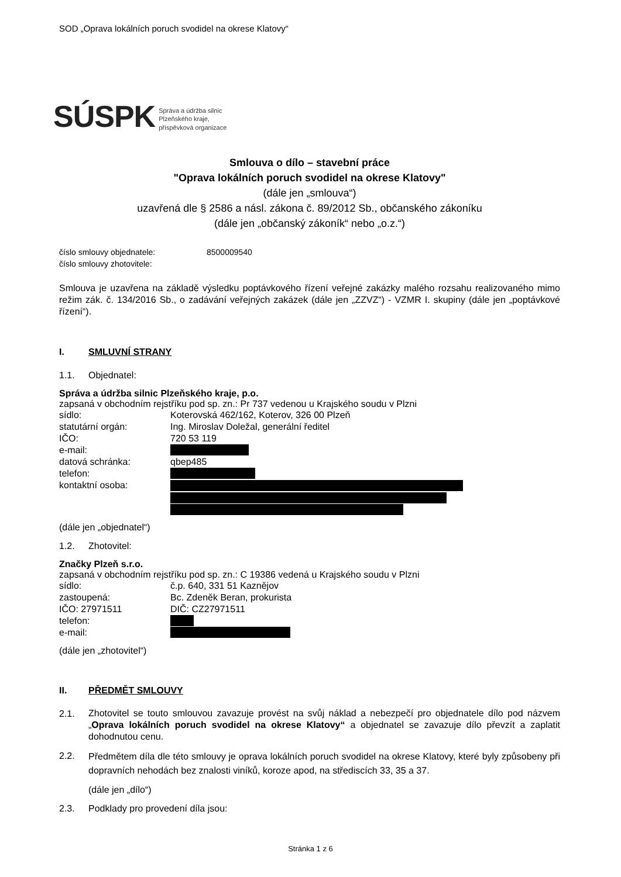SOD „Oprava lokálních poruch svodidel na okrese Klatovy“
SÚSPK Správa a údržba silnic
Plzeňského kraje,
příspěvková organizace
Smlouva o dílo – stavební práce
"Oprava lokálních poruch svodidel na okrese Klatovy"
(dále jen „smlouva“)
uzavřená dle § 2586 a násl. zákona č. 89/2012 Sb., občanského zákoníku
(dále jen „občanský zákoník“ nebo „o.z.“)
číslo smlouvy objednatele: 8500009540
číslo smlouvy zhotovitele:
Smlouva je uzavřena na základě výsledku poptávkového řízení veřejné zakázky malého rozsahu realizovaného mimo režim zák. č. 134/2016 Sb., o zadávání veřejných zakázek (dále jen „ZZVZ“) - VZMR I. skupiny (dále jen „poptávkové řízení“).
I. SMLUVNÍ STRANY
1.1. Objednatel:
Správa a údržba silnic Plzeňského kraje, p.o.
zapsaná v obchodním rejstříku pod sp. zn.: Pr 737 vedenou u Krajského soudu v Plzni
sídlo: Koterovská 462/162, Koterov, 326 00 Plzeň
statutární orgán: Ing. Miroslav Doležal, generální ředitel
IČO: 720 53 119
e-mail:
datová schránka: qbep485
telefon:
kontaktní osoba:
(dále jen „objednatel“)
1.2. Zhotovitel:
Značky Plzeň s.r.o.
zapsaná v obchodním rejstříku pod sp. zn.: C 19386 vedená u Krajského soudu v Plzni
sídlo: č.p. 640, 331 51 Kaznějov
zastoupená: Bc. Zdeněk Beran, prokurista
IČO: 27971511 DIČ: CZ27971511
telefon:
e-mail:
(dále jen „zhotovitel“)
II. PŘEDMĚT SMLOUVY
2.1. Zhotovitel se touto smlouvou zavazuje provést na svůj náklad a nebezpečí pro objednatele dílo pod názvem „Oprava lokálních poruch svodidel na okrese Klatovy“ a objednatel se zavazuje dílo převzít a zaplatit dohodnutou cenu.
2.2. Předmětem díla dle této smlouvy je oprava lokálních poruch svodidel na okrese Klatovy, které byly způsobeny při dopravních nehodách bez znalosti viníků, koroze apod, na střediscích 33, 35 a 37.
(dále jen „dílo“)
2.3. Podklady pro provedení díla jsou:
Stránka 1 z 6